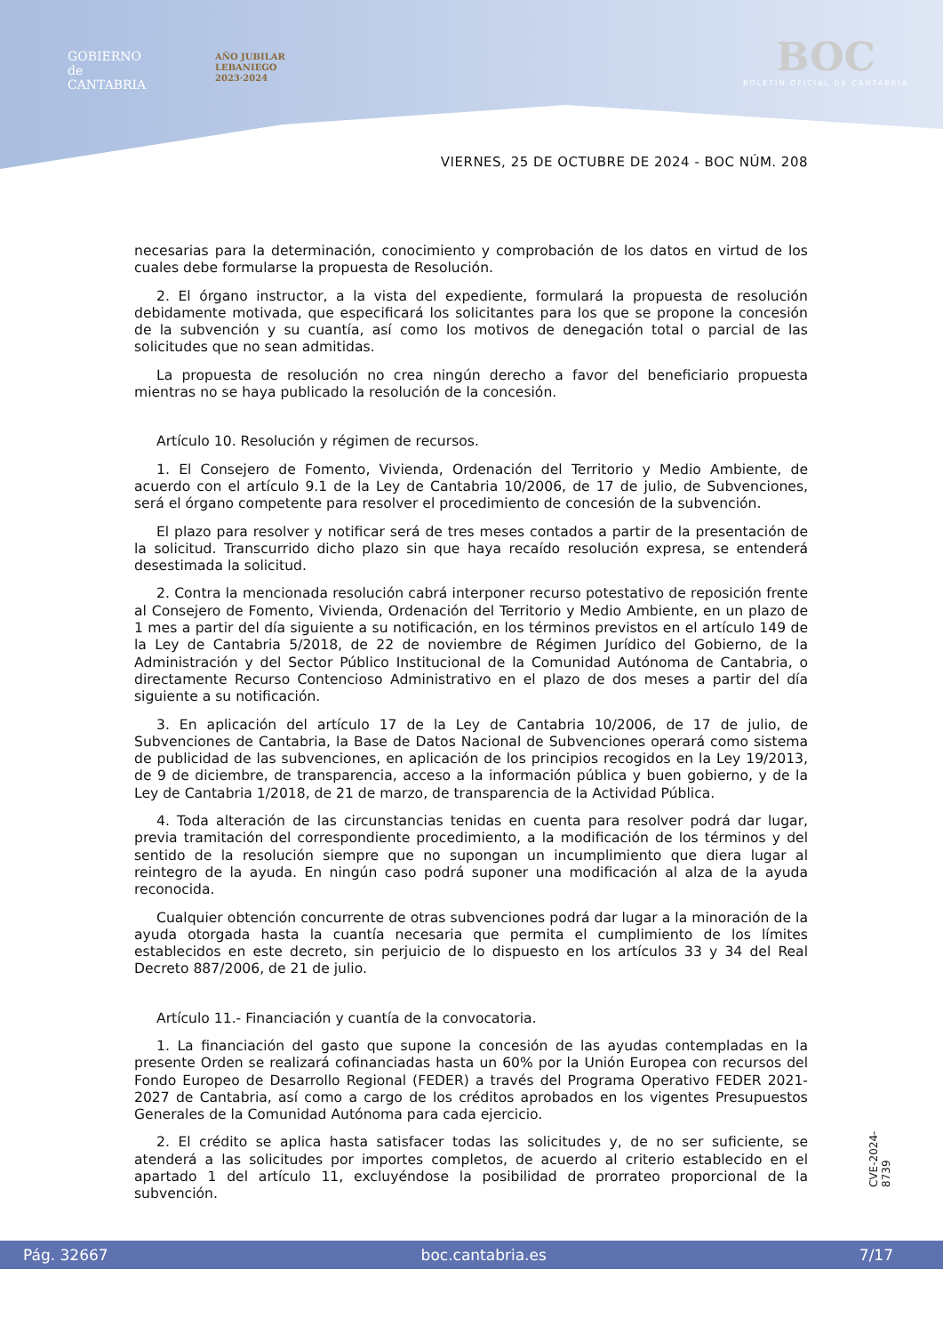GOBIERNO
de
CANTABRIA
AÑO JUBILAR
LEBANIEGO
2023·2024
BOC
BOLETÍN OFICIAL DE CANTABRIA
VIERNES, 25 DE OCTUBRE DE 2024 - BOC NÚM. 208
necesarias para la determinación, conocimiento y comprobación de los datos en virtud de los cuales debe formularse la propuesta de Resolución.
2. El órgano instructor, a la vista del expediente, formulará la propuesta de resolución debidamente motivada, que especificará los solicitantes para los que se propone la concesión de la subvención y su cuantía, así como los motivos de denegación total o parcial de las solicitudes que no sean admitidas.
La propuesta de resolución no crea ningún derecho a favor del beneficiario propuesta mientras no se haya publicado la resolución de la concesión.
Artículo 10. Resolución y régimen de recursos.
1. El Consejero de Fomento, Vivienda, Ordenación del Territorio y Medio Ambiente, de acuerdo con el artículo 9.1 de la Ley de Cantabria 10/2006, de 17 de julio, de Subvenciones, será el órgano competente para resolver el procedimiento de concesión de la subvención.
El plazo para resolver y notificar será de tres meses contados a partir de la presentación de la solicitud. Transcurrido dicho plazo sin que haya recaído resolución expresa, se entenderá desestimada la solicitud.
2. Contra la mencionada resolución cabrá interponer recurso potestativo de reposición frente al Consejero de Fomento, Vivienda, Ordenación del Territorio y Medio Ambiente, en un plazo de 1 mes a partir del día siguiente a su notificación, en los términos previstos en el artículo 149 de la Ley de Cantabria 5/2018, de 22 de noviembre de Régimen Jurídico del Gobierno, de la Administración y del Sector Público Institucional de la Comunidad Autónoma de Cantabria, o directamente Recurso Contencioso Administrativo en el plazo de dos meses a partir del día siguiente a su notificación.
3. En aplicación del artículo 17 de la Ley de Cantabria 10/2006, de 17 de julio, de Subvenciones de Cantabria, la Base de Datos Nacional de Subvenciones operará como sistema de publicidad de las subvenciones, en aplicación de los principios recogidos en la Ley 19/2013, de 9 de diciembre, de transparencia, acceso a la información pública y buen gobierno, y de la Ley de Cantabria 1/2018, de 21 de marzo, de transparencia de la Actividad Pública.
4. Toda alteración de las circunstancias tenidas en cuenta para resolver podrá dar lugar, previa tramitación del correspondiente procedimiento, a la modificación de los términos y del sentido de la resolución siempre que no supongan un incumplimiento que diera lugar al reintegro de la ayuda. En ningún caso podrá suponer una modificación al alza de la ayuda reconocida.
Cualquier obtención concurrente de otras subvenciones podrá dar lugar a la minoración de la ayuda otorgada hasta la cuantía necesaria que permita el cumplimiento de los límites establecidos en este decreto, sin perjuicio de lo dispuesto en los artículos 33 y 34 del Real Decreto 887/2006, de 21 de julio.
Artículo 11.- Financiación y cuantía de la convocatoria.
1. La financiación del gasto que supone la concesión de las ayudas contempladas en la presente Orden se realizará cofinanciadas hasta un 60% por la Unión Europea con recursos del Fondo Europeo de Desarrollo Regional (FEDER) a través del Programa Operativo FEDER 2021-2027 de Cantabria, así como a cargo de los créditos aprobados en los vigentes Presupuestos Generales de la Comunidad Autónoma para cada ejercicio.
2. El crédito se aplica hasta satisfacer todas las solicitudes y, de no ser suficiente, se atenderá a las solicitudes por importes completos, de acuerdo al criterio establecido en el apartado 1 del artículo 11, excluyéndose la posibilidad de prorrateo proporcional de la subvención.
CVE-2024-8739
Pág. 32667 boc.cantabria.es 7/17